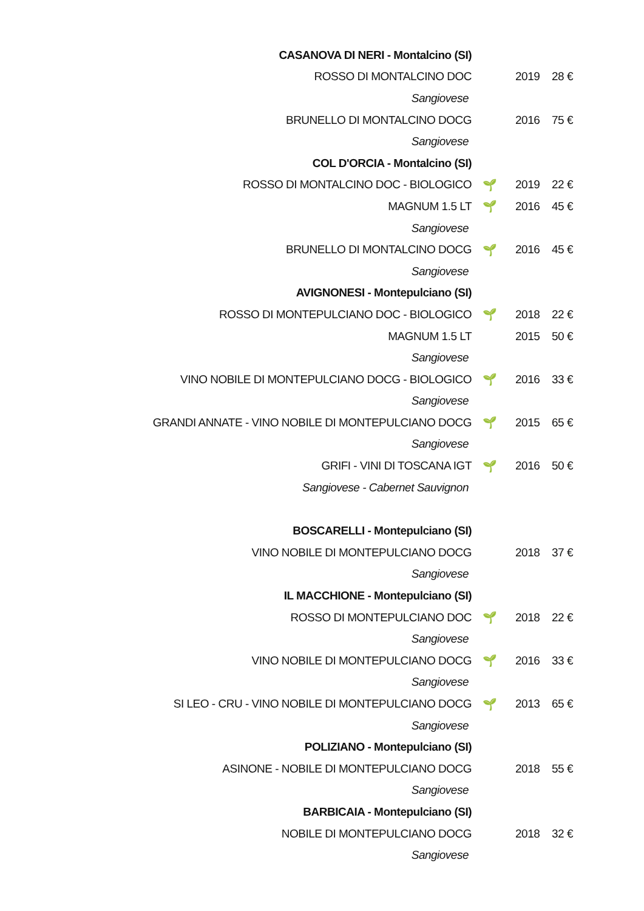| CASANOVA DI NERI - Montalcino (SI) | | | |
| ROSSO DI MONTALCINO DOC | | 2019 | 28 € |
| Sangiovese | | | |
| BRUNELLO DI MONTALCINO DOCG | | 2016 | 75 € |
| Sangiovese | | | |
| COL D'ORCIA - Montalcino (SI) | | | |
| ROSSO DI MONTALCINO DOC - BIOLOGICO | 🌱 | 2019 | 22 € |
| MAGNUM 1.5 LT | 🌱 | 2016 | 45 € |
| Sangiovese | | | |
| BRUNELLO DI MONTALCINO DOCG | 🌱 | 2016 | 45 € |
| Sangiovese | | | |
| AVIGNONESI - Montepulciano (SI) | | | |
| ROSSO DI MONTEPULCIANO DOC - BIOLOGICO | 🌱 | 2018 | 22 € |
| MAGNUM 1.5 LT | | 2015 | 50 € |
| Sangiovese | | | |
| VINO NOBILE DI MONTEPULCIANO DOCG - BIOLOGICO | 🌱 | 2016 | 33 € |
| Sangiovese | | | |
| GRANDI ANNATE - VINO NOBILE DI MONTEPULCIANO DOCG | 🌱 | 2015 | 65 € |
| Sangiovese | | | |
| GRIFI - VINI DI TOSCANA IGT | 🌱 | 2016 | 50 € |
| Sangiovese - Cabernet Sauvignon | | | |
| BOSCARELLI - Montepulciano (SI) | | | |
| VINO NOBILE DI MONTEPULCIANO DOCG | | 2018 | 37 € |
| Sangiovese | | | |
| IL MACCHIONE - Montepulciano (SI) | | | |
| ROSSO DI MONTEPULCIANO DOC | 🌱 | 2018 | 22 € |
| Sangiovese | | | |
| VINO NOBILE DI MONTEPULCIANO DOCG | 🌱 | 2016 | 33 € |
| Sangiovese | | | |
| SI LEO - CRU - VINO NOBILE DI MONTEPULCIANO DOCG | 🌱 | 2013 | 65 € |
| Sangiovese | | | |
| POLIZIANO - Montepulciano (SI) | | | |
| ASINONE - NOBILE DI MONTEPULCIANO DOCG | | 2018 | 55 € |
| Sangiovese | | | |
| BARBICAIA - Montepulciano (SI) | | | |
| NOBILE DI MONTEPULCIANO DOCG | | 2018 | 32 € |
| Sangiovese | | | |